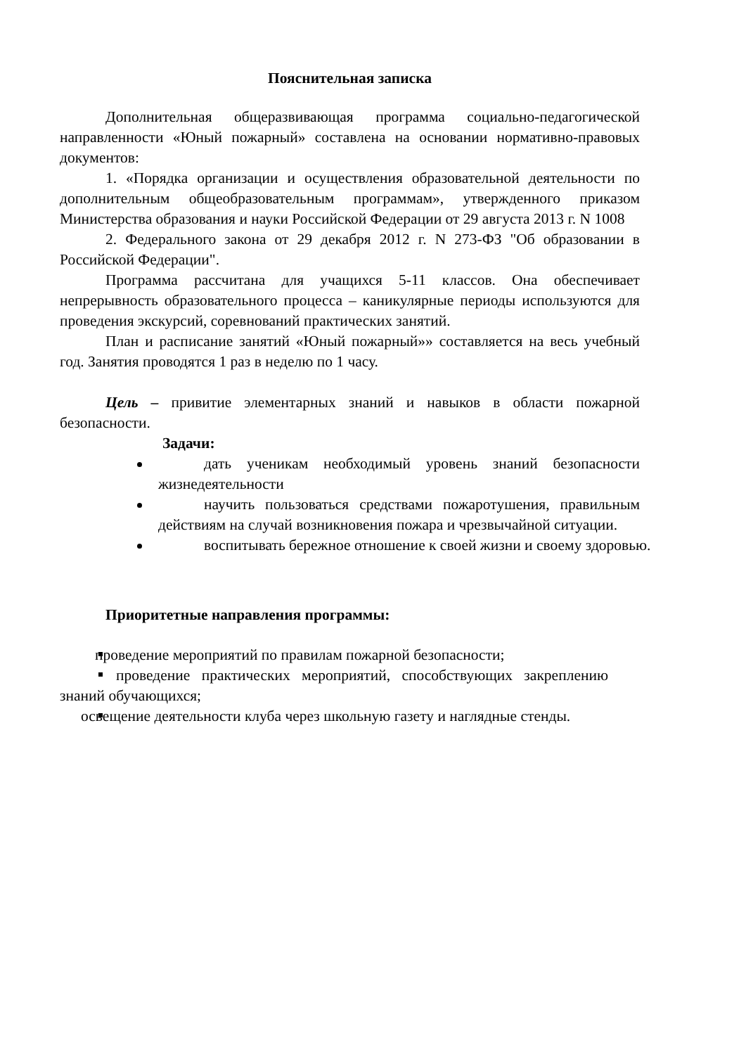Пояснительная записка
Дополнительная общеразвивающая программа социально-педагогической направленности «Юный пожарный» составлена на основании нормативно-правовых документов:
1. «Порядка организации и осуществления образовательной деятельности по дополнительным общеобразовательным программам», утвержденного приказом Министерства образования и науки Российской Федерации от 29 августа 2013 г. N 1008
2. Федерального закона от 29 декабря 2012 г. N 273-ФЗ "Об образовании в Российской Федерации".
Программа рассчитана для учащихся 5-11 классов. Она обеспечивает непрерывность образовательного процесса – каникулярные периоды используются для проведения экскурсий, соревнований практических занятий.
План и расписание занятий «Юный пожарный»» составляется на весь учебный год. Занятия проводятся 1 раз в неделю по 1 часу.
Цель – привитие элементарных знаний и навыков в области пожарной безопасности.
Задачи:
дать ученикам необходимый уровень знаний безопасности жизнедеятельности
научить пользоваться средствами пожаротушения, правильным действиям на случай возникновения пожара и чрезвычайной ситуации.
воспитывать бережное отношение к своей жизни и своему здоровью.
Приоритетные направления программы:
проведение мероприятий по правилам пожарной безопасности;
проведение практических мероприятий, способствующих закреплению знаний обучающихся;
освещение деятельности клуба через школьную газету и наглядные стенды.